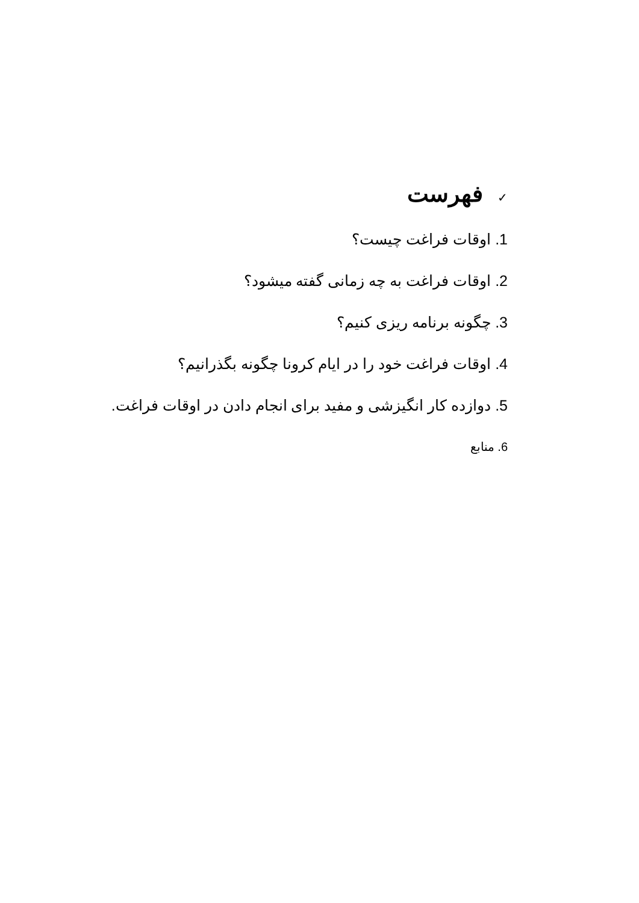✓فهرست
1. اوقات فراغت چیست؟
2. اوقات فراغت به چه زمانی گفته میشود؟
3. چگونه برنامه ریزی کنیم؟
4. اوقات فراغت خود را در ایام کرونا چگونه بگذرانیم؟
5. دوازده کار انگیزشی و مفید برای انجام دادن در اوقات فراغت.
6. منابع